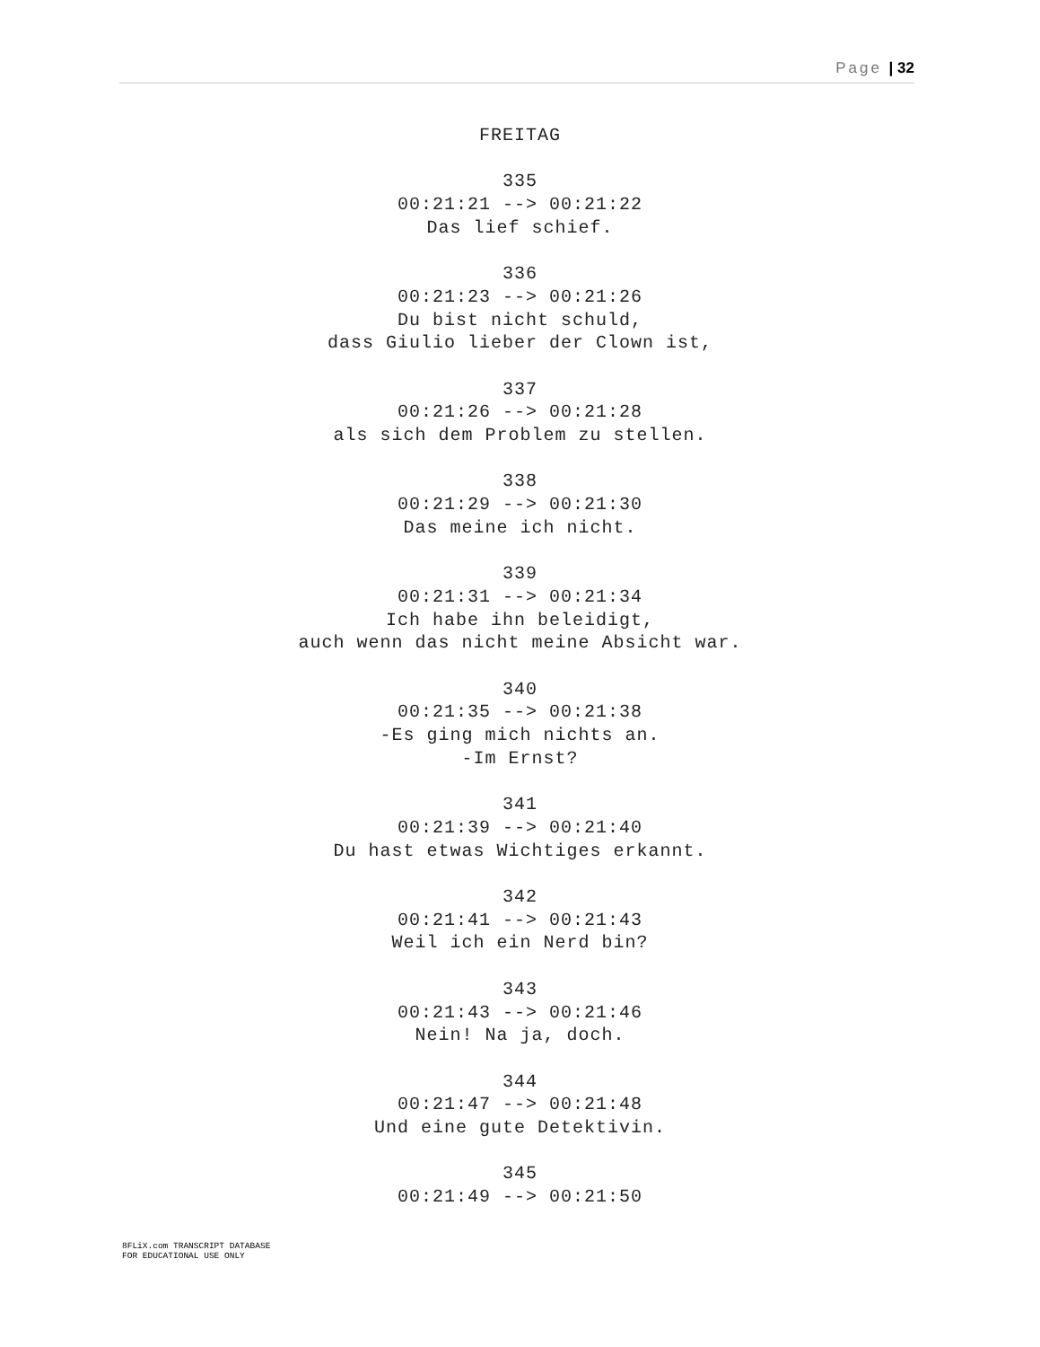Page | 32
FREITAG
335
00:21:21 --> 00:21:22
Das lief schief.
336
00:21:23 --> 00:21:26
Du bist nicht schuld,
dass Giulio lieber der Clown ist,
337
00:21:26 --> 00:21:28
als sich dem Problem zu stellen.
338
00:21:29 --> 00:21:30
Das meine ich nicht.
339
00:21:31 --> 00:21:34
Ich habe ihn beleidigt,
auch wenn das nicht meine Absicht war.
340
00:21:35 --> 00:21:38
-Es ging mich nichts an.
-Im Ernst?
341
00:21:39 --> 00:21:40
Du hast etwas Wichtiges erkannt.
342
00:21:41 --> 00:21:43
Weil ich ein Nerd bin?
343
00:21:43 --> 00:21:46
Nein! Na ja, doch.
344
00:21:47 --> 00:21:48
Und eine gute Detektivin.
345
00:21:49 --> 00:21:50
8FLiX.com TRANSCRIPT DATABASE
FOR EDUCATIONAL USE ONLY